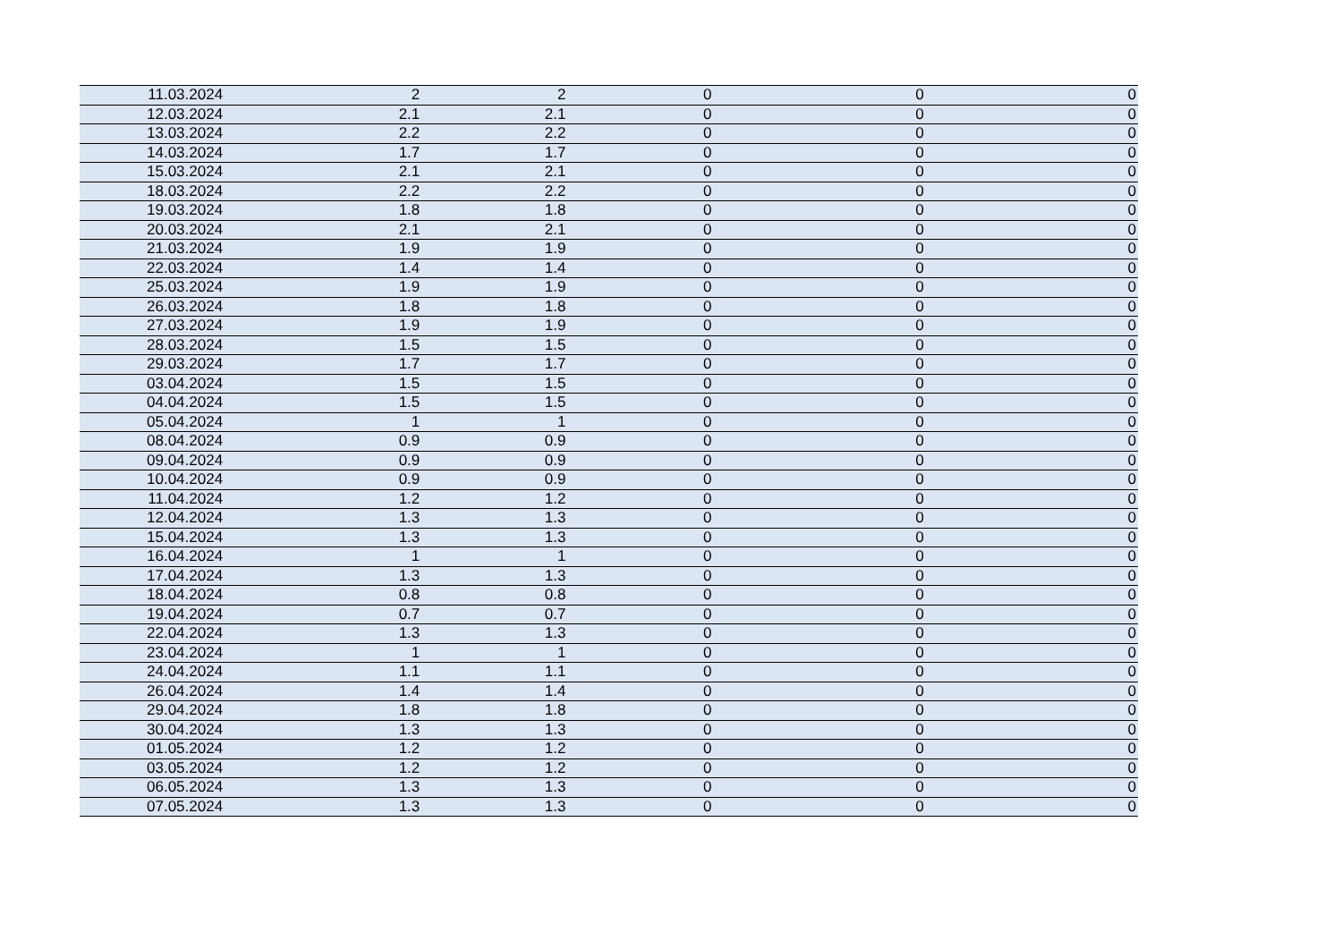| 11.03.2024 | 2 | 2 | 0 | 0 | 0 |
| 12.03.2024 | 2.1 | 2.1 | 0 | 0 | 0 |
| 13.03.2024 | 2.2 | 2.2 | 0 | 0 | 0 |
| 14.03.2024 | 1.7 | 1.7 | 0 | 0 | 0 |
| 15.03.2024 | 2.1 | 2.1 | 0 | 0 | 0 |
| 18.03.2024 | 2.2 | 2.2 | 0 | 0 | 0 |
| 19.03.2024 | 1.8 | 1.8 | 0 | 0 | 0 |
| 20.03.2024 | 2.1 | 2.1 | 0 | 0 | 0 |
| 21.03.2024 | 1.9 | 1.9 | 0 | 0 | 0 |
| 22.03.2024 | 1.4 | 1.4 | 0 | 0 | 0 |
| 25.03.2024 | 1.9 | 1.9 | 0 | 0 | 0 |
| 26.03.2024 | 1.8 | 1.8 | 0 | 0 | 0 |
| 27.03.2024 | 1.9 | 1.9 | 0 | 0 | 0 |
| 28.03.2024 | 1.5 | 1.5 | 0 | 0 | 0 |
| 29.03.2024 | 1.7 | 1.7 | 0 | 0 | 0 |
| 03.04.2024 | 1.5 | 1.5 | 0 | 0 | 0 |
| 04.04.2024 | 1.5 | 1.5 | 0 | 0 | 0 |
| 05.04.2024 | 1 | 1 | 0 | 0 | 0 |
| 08.04.2024 | 0.9 | 0.9 | 0 | 0 | 0 |
| 09.04.2024 | 0.9 | 0.9 | 0 | 0 | 0 |
| 10.04.2024 | 0.9 | 0.9 | 0 | 0 | 0 |
| 11.04.2024 | 1.2 | 1.2 | 0 | 0 | 0 |
| 12.04.2024 | 1.3 | 1.3 | 0 | 0 | 0 |
| 15.04.2024 | 1.3 | 1.3 | 0 | 0 | 0 |
| 16.04.2024 | 1 | 1 | 0 | 0 | 0 |
| 17.04.2024 | 1.3 | 1.3 | 0 | 0 | 0 |
| 18.04.2024 | 0.8 | 0.8 | 0 | 0 | 0 |
| 19.04.2024 | 0.7 | 0.7 | 0 | 0 | 0 |
| 22.04.2024 | 1.3 | 1.3 | 0 | 0 | 0 |
| 23.04.2024 | 1 | 1 | 0 | 0 | 0 |
| 24.04.2024 | 1.1 | 1.1 | 0 | 0 | 0 |
| 26.04.2024 | 1.4 | 1.4 | 0 | 0 | 0 |
| 29.04.2024 | 1.8 | 1.8 | 0 | 0 | 0 |
| 30.04.2024 | 1.3 | 1.3 | 0 | 0 | 0 |
| 01.05.2024 | 1.2 | 1.2 | 0 | 0 | 0 |
| 03.05.2024 | 1.2 | 1.2 | 0 | 0 | 0 |
| 06.05.2024 | 1.3 | 1.3 | 0 | 0 | 0 |
| 07.05.2024 | 1.3 | 1.3 | 0 | 0 | 0 |